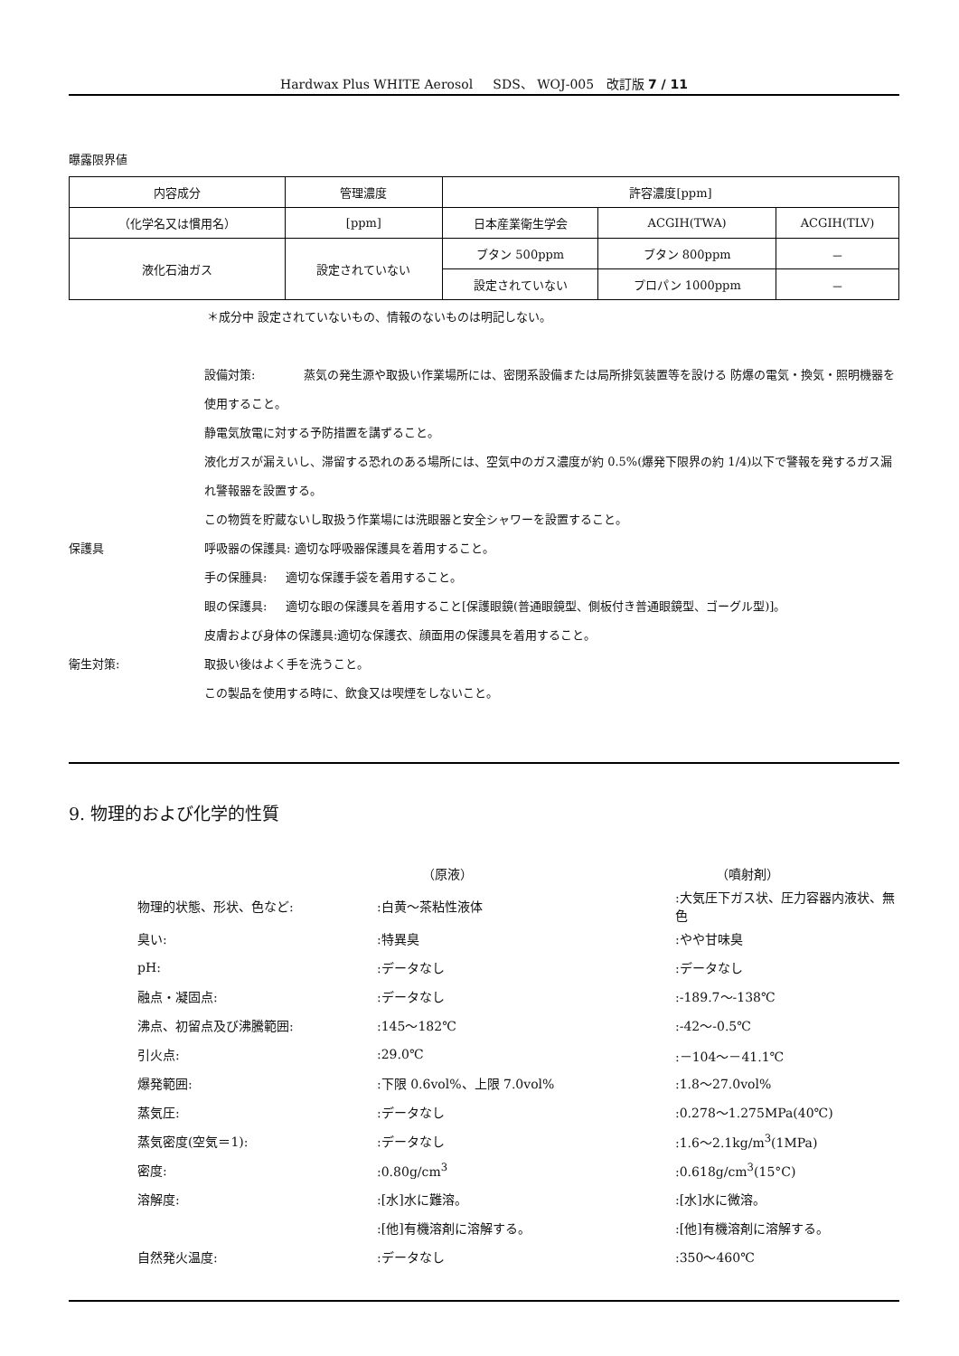Hardwax Plus WHITE Aerosol SDS、 WOJ-005 改訂版 7 / 11
曝露限界値
| 内容成分 | 管理濃度 | 許容濃度[ppm] | | |
| （化学名又は慣用名） | [ppm] | 日本産業衛生学会 | ACGIH(TWA) | ACGIH(TLV) |
| 液化石油ガス | 設定されていない | ブタン 500ppm | ブタン 800ppm | － |
| | | 設定されていない | プロパン 1000ppm | － |
＊成分中 設定されていないもの、情報のないものは明記しない。
設備対策: 蒸気の発生源や取扱い作業場所には、密閉系設備または局所排気装置等を設ける 防爆の電気・換気・照明機器を使用すること。
静電気放電に対する予防措置を講ずること。
液化ガスが漏えいし、滞留する恐れのある場所には、空気中のガス濃度が約 0.5%(爆発下限界の約 1/4)以下で警報を発するガス漏れ警報器を設置する。
この物質を貯蔵ないし取扱う作業場には洗眼器と安全シャワーを設置すること。
保護具 呼吸器の保護具: 適切な呼吸器保護具を着用すること。
手の保腫具: 適切な保護手袋を着用すること。
眼の保護具: 適切な眼の保護具を着用すること[保護眼鏡(普通眼鏡型、側板付き普通眼鏡型、ゴーグル型)]。
皮膚および身体の保護具:適切な保護衣、顔面用の保護具を着用すること。
衛生対策: 取扱い後はよく手を洗うこと。
この製品を使用する時に、飲食又は喫煙をしないこと。
9. 物理的および化学的性質
| | （原液） | （噴射剤） |
| 物理的状態、形状、色など: | :白黄～茶粘性液体 | :大気圧下ガス状、圧力容器内液状、無色 |
| 臭い: | :特異臭 | :やや甘味臭 |
| pH: | :データなし | :データなし |
| 融点・凝固点: | :データなし | :-189.7～-138℃ |
| 沸点、初留点及び沸騰範囲: | :145～182℃ | :-42～-0.5℃ |
| 引火点: | :29.0℃ | :－104～－41.1℃ |
| 爆発範囲: | :下限 0.6vol%、上限 7.0vol% | :1.8～27.0vol% |
| 蒸気圧: | :データなし | :0.278～1.275MPa(40℃) |
| 蒸気密度(空気＝1): | :データなし | :1.6～2.1kg/m<sup>3</sup>(1MPa) |
| 密度: | :0.80g/cm<sup>3</sup> | :0.618g/cm<sup>3</sup>(15°C) |
| 溶解度: | :[水]水に難溶。 | :[水]水に微溶。 |
| | :[他]有機溶剤に溶解する。 | :[他]有機溶剤に溶解する。 |
| 自然発火温度: | :データなし | :350～460℃ |